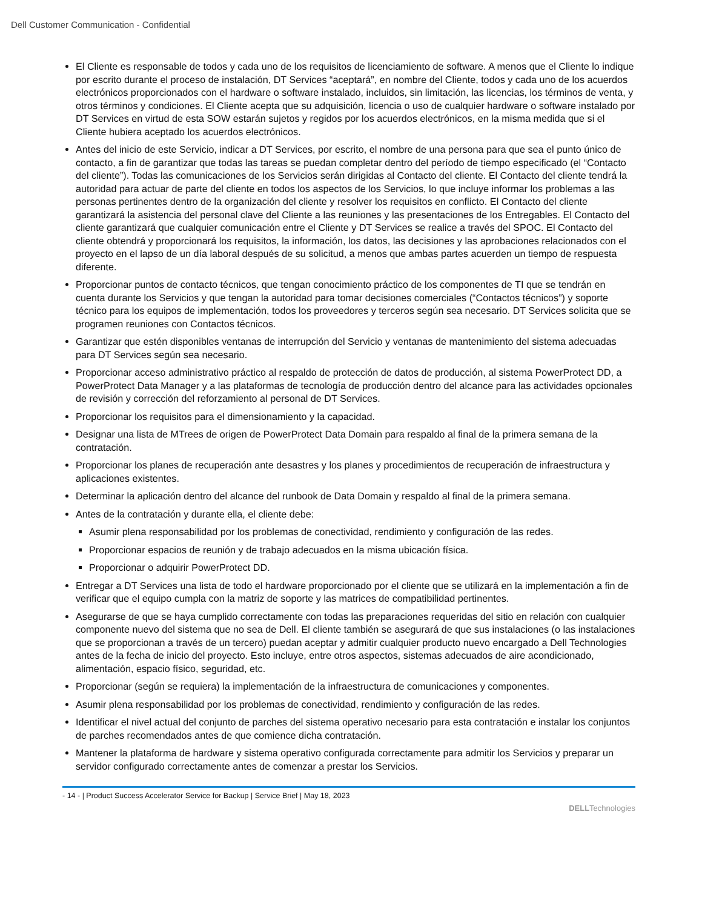Dell Customer Communication - Confidential
El Cliente es responsable de todos y cada uno de los requisitos de licenciamiento de software. A menos que el Cliente lo indique por escrito durante el proceso de instalación, DT Services “aceptará”, en nombre del Cliente, todos y cada uno de los acuerdos electrónicos proporcionados con el hardware o software instalado, incluidos, sin limitación, las licencias, los términos de venta, y otros términos y condiciones. El Cliente acepta que su adquisición, licencia o uso de cualquier hardware o software instalado por DT Services en virtud de esta SOW estarán sujetos y regidos por los acuerdos electrónicos, en la misma medida que si el Cliente hubiera aceptado los acuerdos electrónicos.
Antes del inicio de este Servicio, indicar a DT Services, por escrito, el nombre de una persona para que sea el punto único de contacto, a fin de garantizar que todas las tareas se puedan completar dentro del período de tiempo especificado (el “Contacto del cliente”). Todas las comunicaciones de los Servicios serán dirigidas al Contacto del cliente. El Contacto del cliente tendrá la autoridad para actuar de parte del cliente en todos los aspectos de los Servicios, lo que incluye informar los problemas a las personas pertinentes dentro de la organización del cliente y resolver los requisitos en conflicto. El Contacto del cliente garantizará la asistencia del personal clave del Cliente a las reuniones y las presentaciones de los Entregables. El Contacto del cliente garantizará que cualquier comunicación entre el Cliente y DT Services se realice a través del SPOC. El Contacto del cliente obtendrá y proporcionará los requisitos, la información, los datos, las decisiones y las aprobaciones relacionados con el proyecto en el lapso de un día laboral después de su solicitud, a menos que ambas partes acuerden un tiempo de respuesta diferente.
Proporcionar puntos de contacto técnicos, que tengan conocimiento práctico de los componentes de TI que se tendrán en cuenta durante los Servicios y que tengan la autoridad para tomar decisiones comerciales (“Contactos técnicos”) y soporte técnico para los equipos de implementación, todos los proveedores y terceros según sea necesario. DT Services solicita que se programen reuniones con Contactos técnicos.
Garantizar que estén disponibles ventanas de interrupción del Servicio y ventanas de mantenimiento del sistema adecuadas para DT Services según sea necesario.
Proporcionar acceso administrativo práctico al respaldo de protección de datos de producción, al sistema PowerProtect DD, a PowerProtect Data Manager y a las plataformas de tecnología de producción dentro del alcance para las actividades opcionales de revisión y corrección del reforzamiento al personal de DT Services.
Proporcionar los requisitos para el dimensionamiento y la capacidad.
Designar una lista de MTrees de origen de PowerProtect Data Domain para respaldo al final de la primera semana de la contratación.
Proporcionar los planes de recuperación ante desastres y los planes y procedimientos de recuperación de infraestructura y aplicaciones existentes.
Determinar la aplicación dentro del alcance del runbook de Data Domain y respaldo al final de la primera semana.
Antes de la contratación y durante ella, el cliente debe:
Asumir plena responsabilidad por los problemas de conectividad, rendimiento y configuración de las redes.
Proporcionar espacios de reunión y de trabajo adecuados en la misma ubicación física.
Proporcionar o adquirir PowerProtect DD.
Entregar a DT Services una lista de todo el hardware proporcionado por el cliente que se utilizará en la implementación a fin de verificar que el equipo cumpla con la matriz de soporte y las matrices de compatibilidad pertinentes.
Asegurarse de que se haya cumplido correctamente con todas las preparaciones requeridas del sitio en relación con cualquier componente nuevo del sistema que no sea de Dell. El cliente también se asegurará de que sus instalaciones (o las instalaciones que se proporcionan a través de un tercero) puedan aceptar y admitir cualquier producto nuevo encargado a Dell Technologies antes de la fecha de inicio del proyecto. Esto incluye, entre otros aspectos, sistemas adecuados de aire acondicionado, alimentación, espacio físico, seguridad, etc.
Proporcionar (según se requiera) la implementación de la infraestructura de comunicaciones y componentes.
Asumir plena responsabilidad por los problemas de conectividad, rendimiento y configuración de las redes.
Identificar el nivel actual del conjunto de parches del sistema operativo necesario para esta contratación e instalar los conjuntos de parches recomendados antes de que comience dicha contratación.
Mantener la plataforma de hardware y sistema operativo configurada correctamente para admitir los Servicios y preparar un servidor configurado correctamente antes de comenzar a prestar los Servicios.
- 14 - | Product Success Accelerator Service for Backup | Service Brief | May 18, 2023
DELLTechnologies